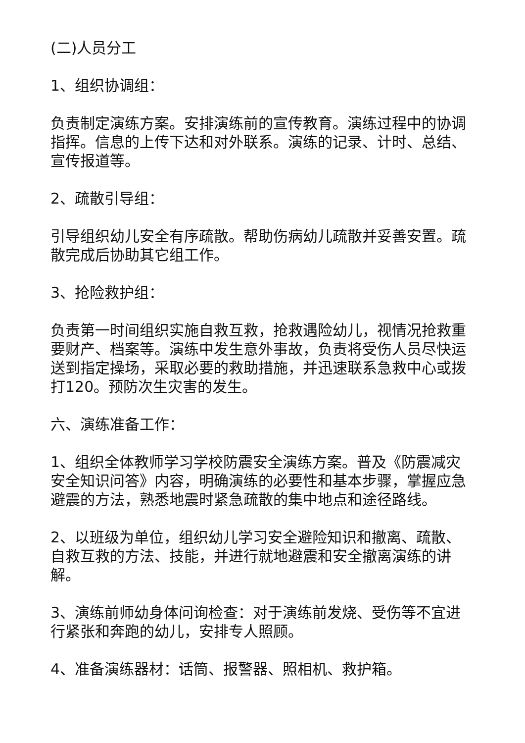(二)人员分工
1、组织协调组：
负责制定演练方案。安排演练前的宣传教育。演练过程中的协调指挥。信息的上传下达和对外联系。演练的记录、计时、总结、宣传报道等。
2、疏散引导组：
引导组织幼儿安全有序疏散。帮助伤病幼儿疏散并妥善安置。疏散完成后协助其它组工作。
3、抢险救护组：
负责第一时间组织实施自救互救，抢救遇险幼儿，视情况抢救重要财产、档案等。演练中发生意外事故，负责将受伤人员尽快运送到指定操场，采取必要的救助措施，并迅速联系急救中心或拨打120。预防次生灾害的发生。
六、演练准备工作：
1、组织全体教师学习学校防震安全演练方案。普及《防震减灾安全知识问答》内容，明确演练的必要性和基本步骤，掌握应急避震的方法，熟悉地震时紧急疏散的集中地点和途径路线。
2、以班级为单位，组织幼儿学习安全避险知识和撤离、疏散、自救互救的方法、技能，并进行就地避震和安全撤离演练的讲解。
3、演练前师幼身体问询检查：对于演练前发烧、受伤等不宜进行紧张和奔跑的幼儿，安排专人照顾。
4、准备演练器材：话筒、报警器、照相机、救护箱。